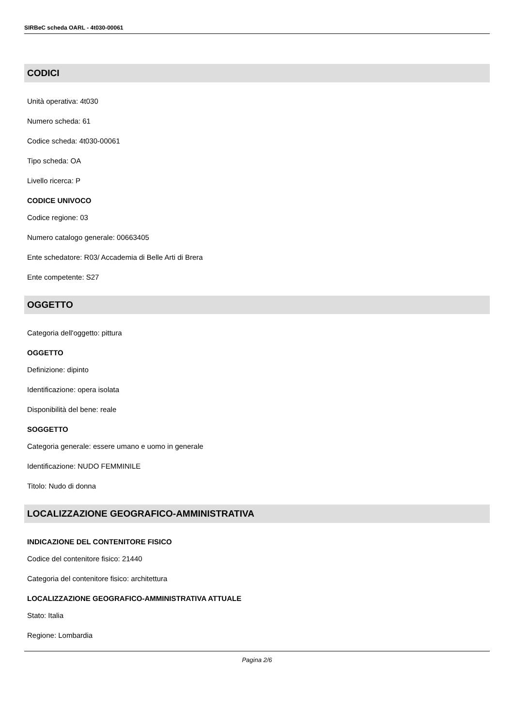SIRBeC scheda OARL - 4t030-00061
CODICI
Unità operativa: 4t030
Numero scheda: 61
Codice scheda: 4t030-00061
Tipo scheda: OA
Livello ricerca: P
CODICE UNIVOCO
Codice regione: 03
Numero catalogo generale: 00663405
Ente schedatore: R03/ Accademia di Belle Arti di Brera
Ente competente: S27
OGGETTO
Categoria dell'oggetto: pittura
OGGETTO
Definizione: dipinto
Identificazione: opera isolata
Disponibilità del bene: reale
SOGGETTO
Categoria generale: essere umano e uomo in generale
Identificazione: NUDO FEMMINILE
Titolo: Nudo di donna
LOCALIZZAZIONE GEOGRAFICO-AMMINISTRATIVA
INDICAZIONE DEL CONTENITORE FISICO
Codice del contenitore fisico: 21440
Categoria del contenitore fisico: architettura
LOCALIZZAZIONE GEOGRAFICO-AMMINISTRATIVA ATTUALE
Stato: Italia
Regione: Lombardia
Pagina 2/6